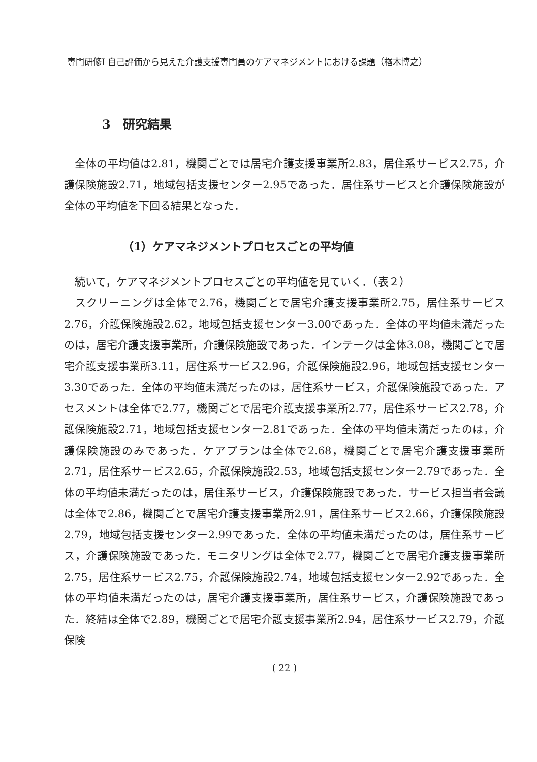専門研修Ⅰ 自己評価から見えた介護支援専門員のケアマネジメントにおける課題（楢木博之）
3　研究結果
　全体の平均値は2.81，機関ごとでは居宅介護支援事業所2.83，居住系サービス2.75，介護保険施設2.71，地域包括支援センター2.95であった．居住系サービスと介護保険施設が全体の平均値を下回る結果となった．
（1）ケアマネジメントプロセスごとの平均値
　続いて，ケアマネジメントプロセスごとの平均値を見ていく．（表２）
　スクリーニングは全体で2.76，機関ごとで居宅介護支援事業所2.75，居住系サービス2.76，介護保険施設2.62，地域包括支援センター3.00であった．全体の平均値未満だったのは，居宅介護支援事業所，介護保険施設であった．インテークは全体3.08，機関ごとで居宅介護支援事業所3.11，居住系サービス2.96，介護保険施設2.96，地域包括支援センター3.30であった．全体の平均値未満だったのは，居住系サービス，介護保険施設であった．アセスメントは全体で2.77，機関ごとで居宅介護支援事業所2.77，居住系サービス2.78，介護保険施設2.71，地域包括支援センター2.81であった．全体の平均値未満だったのは，介護保険施設のみであった．ケアプランは全体で2.68，機関ごとで居宅介護支援事業所2.71，居住系サービス2.65，介護保険施設2.53，地域包括支援センター2.79であった．全体の平均値未満だったのは，居住系サービス，介護保険施設であった．サービス担当者会議は全体で2.86，機関ごとで居宅介護支援事業所2.91，居住系サービス2.66，介護保険施設2.79，地域包括支援センター2.99であった．全体の平均値未満だったのは，居住系サービス，介護保険施設であった．モニタリングは全体で2.77，機関ごとで居宅介護支援事業所2.75，居住系サービス2.75，介護保険施設2.74，地域包括支援センター2.92であった．全体の平均値未満だったのは，居宅介護支援事業所，居住系サービス，介護保険施設であった．終結は全体で2.89，機関ごとで居宅介護支援事業所2.94，居住系サービス2.79，介護保険
( 22 )